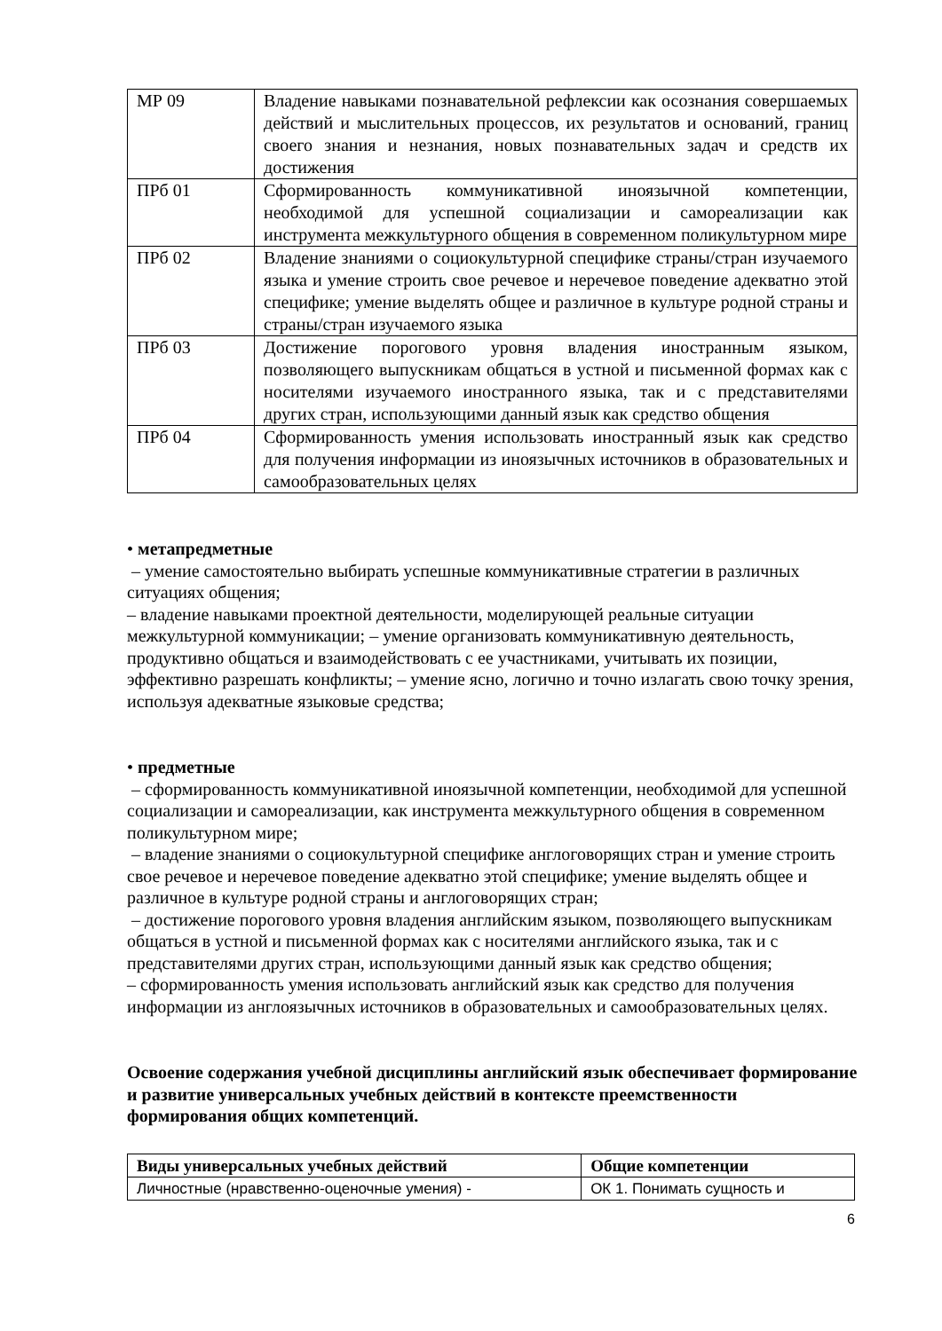| МР 09 | Владение навыками познавательной рефлексии как осознания совершаемых действий и мыслительных процессов, их результатов и оснований, границ своего знания и незнания, новых познавательных задач и средств их достижения |
| ПРб 01 | Сформированность коммуникативной иноязычной компетенции, необходимой для успешной социализации и самореализации как инструмента межкультурного общения в современном поликультурном мире |
| ПРб 02 | Владение знаниями о социокультурной специфике страны/стран изучаемого языка и умение строить свое речевое и неречевое поведение адекватно этой специфике; умение выделять общее и различное в культуре родной страны и страны/стран изучаемого языка |
| ПРб 03 | Достижение порогового уровня владения иностранным языком, позволяющего выпускникам общаться в устной и письменной формах как с носителями изучаемого иностранного языка, так и с представителями других стран, использующими данный язык как средство общения |
| ПРб 04 | Сформированность умения использовать иностранный язык как средство для получения информации из иноязычных источников в образовательных и самообразовательных целях |
• метапредметные
– умение самостоятельно выбирать успешные коммуникативные стратегии в различных ситуациях общения;
– владение навыками проектной деятельности, моделирующей реальные ситуации межкультурной коммуникации; – умение организовать коммуникативную деятельность, продуктивно общаться и взаимодействовать с ее участниками, учитывать их позиции, эффективно разрешать конфликты; – умение ясно, логично и точно излагать свою точку зрения, используя адекватные языковые средства;
• предметные
– сформированность коммуникативной иноязычной компетенции, необходимой для успешной социализации и самореализации, как инструмента межкультурного общения в современном поликультурном мире;
– владение знаниями о социокультурной специфике англоговорящих стран и умение строить свое речевое и неречевое поведение адекватно этой специфике; умение выделять общее и различное в культуре родной страны и англоговорящих стран;
– достижение порогового уровня владения английским языком, позволяющего выпускникам общаться в устной и письменной формах как с носителями английского языка, так и с представителями других стран, использующими данный язык как средство общения;
– сформированность умения использовать английский язык как средство для получения информации из англоязычных источников в образовательных и самообразовательных целях.
Освоение содержания учебной дисциплины английский язык обеспечивает формирование и развитие универсальных учебных действий в контексте преемственности формирования общих компетенций.
| Виды универсальных учебных действий | Общие компетенции |
| --- | --- |
| Личностные (нравственно-оценочные умения) - | ОК 1. Понимать сущность и |
6